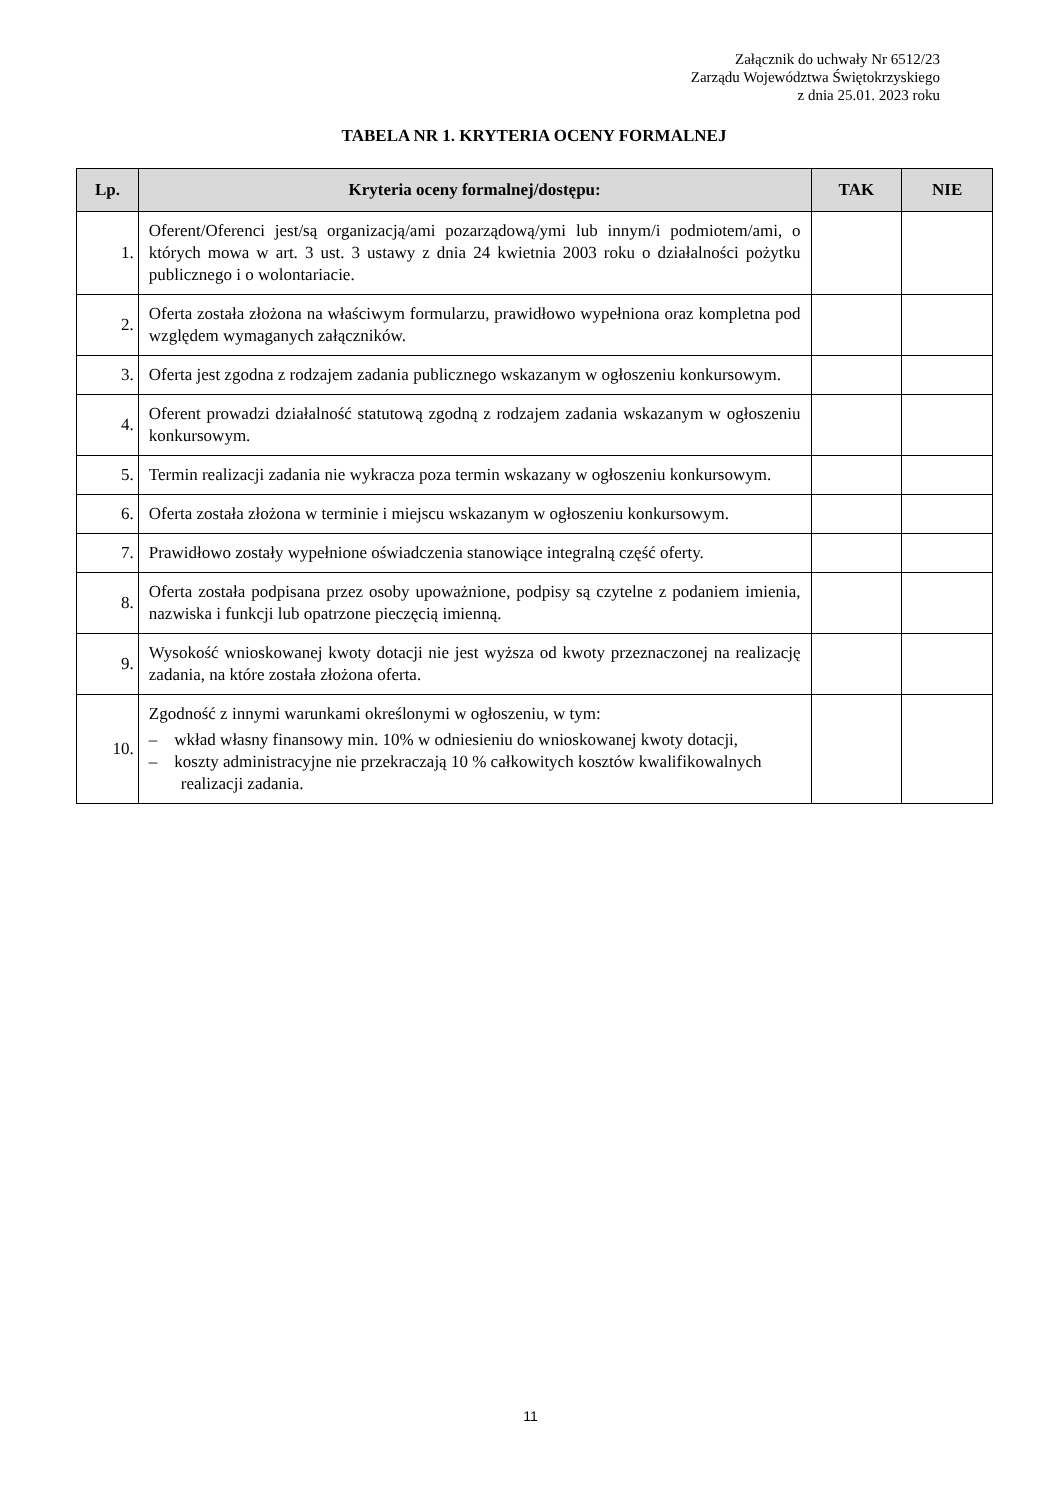Załącznik do uchwały Nr 6512/23
Zarządu Województwa Świętokrzyskiego
z dnia 25.01. 2023 roku
TABELA NR 1. KRYTERIA OCENY FORMALNEJ
| Lp. | Kryteria oceny formalnej/dostępu: | TAK | NIE |
| --- | --- | --- | --- |
| 1. | Oferent/Oferenci jest/są organizacją/ami pozarządową/ymi lub innym/i podmiotem/ami, o których mowa w art. 3 ust. 3 ustawy z dnia 24 kwietnia 2003 roku o działalności pożytku publicznego i o wolontariacie. | | |
| 2. | Oferta została złożona na właściwym formularzu, prawidłowo wypełniona oraz kompletna pod względem wymaganych załączników. | | |
| 3. | Oferta jest zgodna z rodzajem zadania publicznego wskazanym w ogłoszeniu konkursowym. | | |
| 4. | Oferent prowadzi działalność statutową zgodną z rodzajem zadania wskazanym w ogłoszeniu konkursowym. | | |
| 5. | Termin realizacji zadania nie wykracza poza termin wskazany w ogłoszeniu konkursowym. | | |
| 6. | Oferta została złożona w terminie i miejscu wskazanym w ogłoszeniu konkursowym. | | |
| 7. | Prawidłowo zostały wypełnione oświadczenia stanowiące integralną część oferty. | | |
| 8. | Oferta została podpisana przez osoby upoważnione, podpisy są czytelne z podaniem imienia, nazwiska i funkcji lub opatrzone pieczęcią imienną. | | |
| 9. | Wysokość wnioskowanej kwoty dotacji nie jest wyższa od kwoty przeznaczonej na realizację zadania, na które została złożona oferta. | | |
| 10. | Zgodność z innymi warunkami określonymi w ogłoszeniu, w tym: – wkład własny finansowy min. 10% w odniesieniu do wnioskowanej kwoty dotacji, – koszty administracyjne nie przekraczają 10 % całkowitych kosztów kwalifikowalnych realizacji zadania. | | |
11